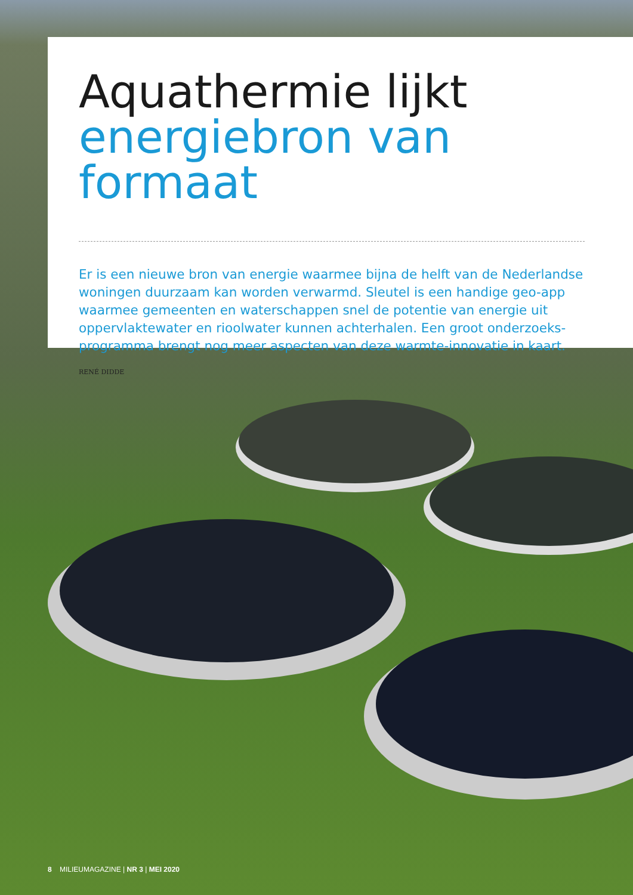Aquathermie lijkt
energiebron van formaat
Er is een nieuwe bron van energie waarmee bijna de helft van de Nederlandse woningen duurzaam kan worden verwarmd. Sleutel is een handige geo-app waarmee gemeenten en waterschappen snel de potentie van energie uit oppervlaktewater en rioolwater kunnen achterhalen. Een groot onderzoeks-programma brengt nog meer aspecten van deze warmte-innovatie in kaart.
RENÉ DIDDE
8 MILIEUMAGAZINE | NR 3 | MEI 2020